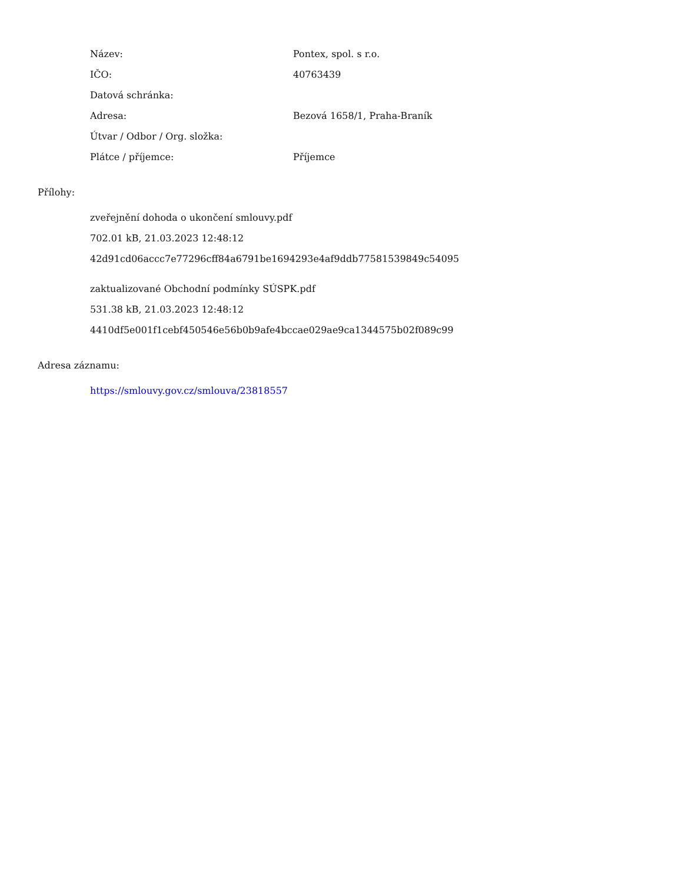| Název: | Pontex, spol. s r.o. |
| IČO: | 40763439 |
| Datová schránka: | |
| Adresa: | Bezová 1658/1, Praha-Braník |
| Útvar / Odbor / Org. složka: | |
| Plátce / příjemce: | Příjemce |
Přílohy:
zveřejnění dohoda o ukončení smlouvy.pdf
702.01 kB, 21.03.2023 12:48:12
42d91cd06accc7e77296cff84a6791be1694293e4af9ddb77581539849c54095
zaktualizované Obchodní podmínky SÚSPK.pdf
531.38 kB, 21.03.2023 12:48:12
4410df5e001f1cebf450546e56b0b9afe4bccae029ae9ca1344575b02f089c99
Adresa záznamu:
https://smlouvy.gov.cz/smlouva/23818557